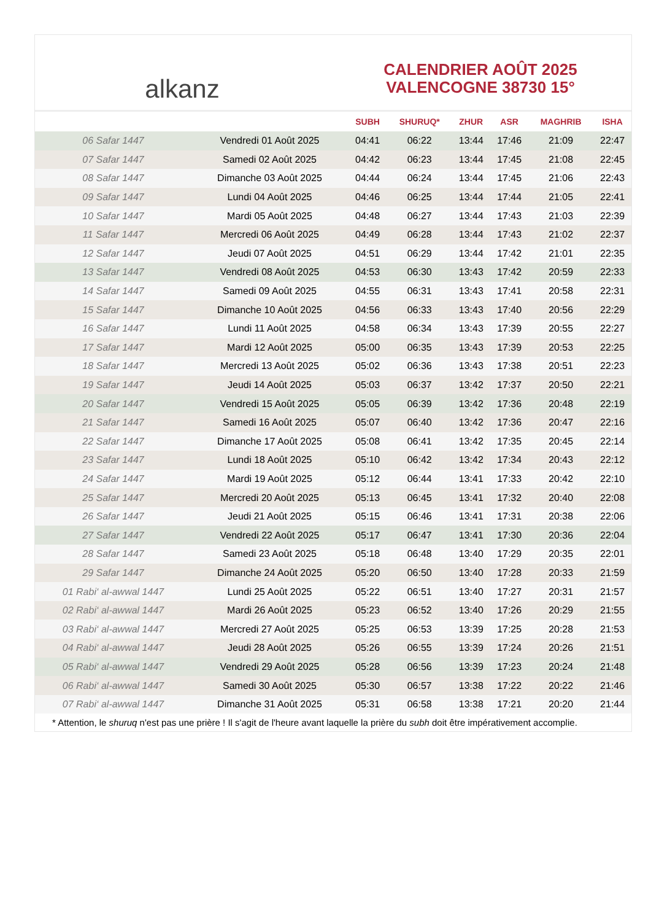alkanz
CALENDRIER AOÛT 2025
VALENCOGNE 38730 15°
| | | SUBH | SHURUQ* | ZHUR | ASR | MAGHRIB | ISHA |
| --- | --- | --- | --- | --- | --- | --- | --- |
| 06 Safar 1447 | Vendredi 01 Août 2025 | 04:41 | 06:22 | 13:44 | 17:46 | 21:09 | 22:47 |
| 07 Safar 1447 | Samedi 02 Août 2025 | 04:42 | 06:23 | 13:44 | 17:45 | 21:08 | 22:45 |
| 08 Safar 1447 | Dimanche 03 Août 2025 | 04:44 | 06:24 | 13:44 | 17:45 | 21:06 | 22:43 |
| 09 Safar 1447 | Lundi 04 Août 2025 | 04:46 | 06:25 | 13:44 | 17:44 | 21:05 | 22:41 |
| 10 Safar 1447 | Mardi 05 Août 2025 | 04:48 | 06:27 | 13:44 | 17:43 | 21:03 | 22:39 |
| 11 Safar 1447 | Mercredi 06 Août 2025 | 04:49 | 06:28 | 13:44 | 17:43 | 21:02 | 22:37 |
| 12 Safar 1447 | Jeudi 07 Août 2025 | 04:51 | 06:29 | 13:44 | 17:42 | 21:01 | 22:35 |
| 13 Safar 1447 | Vendredi 08 Août 2025 | 04:53 | 06:30 | 13:43 | 17:42 | 20:59 | 22:33 |
| 14 Safar 1447 | Samedi 09 Août 2025 | 04:55 | 06:31 | 13:43 | 17:41 | 20:58 | 22:31 |
| 15 Safar 1447 | Dimanche 10 Août 2025 | 04:56 | 06:33 | 13:43 | 17:40 | 20:56 | 22:29 |
| 16 Safar 1447 | Lundi 11 Août 2025 | 04:58 | 06:34 | 13:43 | 17:39 | 20:55 | 22:27 |
| 17 Safar 1447 | Mardi 12 Août 2025 | 05:00 | 06:35 | 13:43 | 17:39 | 20:53 | 22:25 |
| 18 Safar 1447 | Mercredi 13 Août 2025 | 05:02 | 06:36 | 13:43 | 17:38 | 20:51 | 22:23 |
| 19 Safar 1447 | Jeudi 14 Août 2025 | 05:03 | 06:37 | 13:42 | 17:37 | 20:50 | 22:21 |
| 20 Safar 1447 | Vendredi 15 Août 2025 | 05:05 | 06:39 | 13:42 | 17:36 | 20:48 | 22:19 |
| 21 Safar 1447 | Samedi 16 Août 2025 | 05:07 | 06:40 | 13:42 | 17:36 | 20:47 | 22:16 |
| 22 Safar 1447 | Dimanche 17 Août 2025 | 05:08 | 06:41 | 13:42 | 17:35 | 20:45 | 22:14 |
| 23 Safar 1447 | Lundi 18 Août 2025 | 05:10 | 06:42 | 13:42 | 17:34 | 20:43 | 22:12 |
| 24 Safar 1447 | Mardi 19 Août 2025 | 05:12 | 06:44 | 13:41 | 17:33 | 20:42 | 22:10 |
| 25 Safar 1447 | Mercredi 20 Août 2025 | 05:13 | 06:45 | 13:41 | 17:32 | 20:40 | 22:08 |
| 26 Safar 1447 | Jeudi 21 Août 2025 | 05:15 | 06:46 | 13:41 | 17:31 | 20:38 | 22:06 |
| 27 Safar 1447 | Vendredi 22 Août 2025 | 05:17 | 06:47 | 13:41 | 17:30 | 20:36 | 22:04 |
| 28 Safar 1447 | Samedi 23 Août 2025 | 05:18 | 06:48 | 13:40 | 17:29 | 20:35 | 22:01 |
| 29 Safar 1447 | Dimanche 24 Août 2025 | 05:20 | 06:50 | 13:40 | 17:28 | 20:33 | 21:59 |
| 01 Rabi‘ al-awwal 1447 | Lundi 25 Août 2025 | 05:22 | 06:51 | 13:40 | 17:27 | 20:31 | 21:57 |
| 02 Rabi‘ al-awwal 1447 | Mardi 26 Août 2025 | 05:23 | 06:52 | 13:40 | 17:26 | 20:29 | 21:55 |
| 03 Rabi‘ al-awwal 1447 | Mercredi 27 Août 2025 | 05:25 | 06:53 | 13:39 | 17:25 | 20:28 | 21:53 |
| 04 Rabi‘ al-awwal 1447 | Jeudi 28 Août 2025 | 05:26 | 06:55 | 13:39 | 17:24 | 20:26 | 21:51 |
| 05 Rabi‘ al-awwal 1447 | Vendredi 29 Août 2025 | 05:28 | 06:56 | 13:39 | 17:23 | 20:24 | 21:48 |
| 06 Rabi‘ al-awwal 1447 | Samedi 30 Août 2025 | 05:30 | 06:57 | 13:38 | 17:22 | 20:22 | 21:46 |
| 07 Rabi‘ al-awwal 1447 | Dimanche 31 Août 2025 | 05:31 | 06:58 | 13:38 | 17:21 | 20:20 | 21:44 |
* Attention, le shuruq n'est pas une prière ! Il s'agit de l'heure avant laquelle la prière du subh doit être impérativement accomplie.